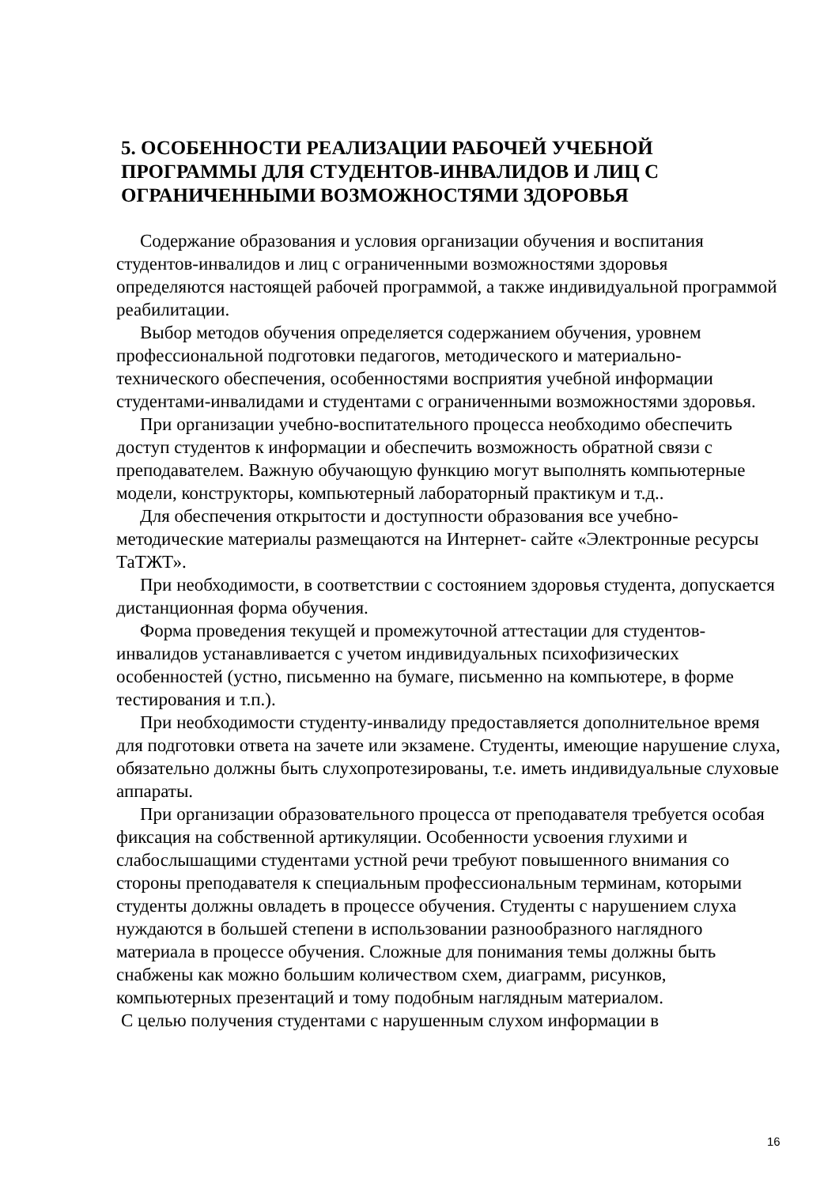5. ОСОБЕННОСТИ РЕАЛИЗАЦИИ РАБОЧЕЙ УЧЕБНОЙ ПРОГРАММЫ ДЛЯ СТУДЕНТОВ-ИНВАЛИДОВ И ЛИЦ С ОГРАНИЧЕННЫМИ ВОЗМОЖНОСТЯМИ ЗДОРОВЬЯ
Содержание образования и условия организации обучения и воспитания студентов-инвалидов и лиц с ограниченными возможностями здоровья определяются настоящей рабочей программой, а также индивидуальной программой реабилитации.
Выбор методов обучения определяется содержанием обучения, уровнем профессиональной подготовки педагогов, методического и материально-технического обеспечения, особенностями восприятия учебной информации студентами-инвалидами и студентами с ограниченными возможностями здоровья.
При организации учебно-воспитательного процесса необходимо обеспечить доступ студентов к информации и обеспечить возможность обратной связи с преподавателем. Важную обучающую функцию могут выполнять компьютерные модели, конструкторы, компьютерный лабораторный практикум и т.д..
Для обеспечения открытости и доступности образования все учебно-методические материалы размещаются на Интернет- сайте «Электронные ресурсы ТаТЖТ».
При необходимости, в соответствии с состоянием здоровья студента, допускается дистанционная форма обучения.
Форма проведения текущей и промежуточной аттестации для студентов-инвалидов устанавливается с учетом индивидуальных психофизических особенностей (устно, письменно на бумаге, письменно на компьютере, в форме тестирования и т.п.).
При необходимости студенту-инвалиду предоставляется дополнительное время для подготовки ответа на зачете или экзамене. Студенты, имеющие нарушение слуха, обязательно должны быть слухопротезированы, т.е. иметь индивидуальные слуховые аппараты.
При организации образовательного процесса от преподавателя требуется особая фиксация на собственной артикуляции. Особенности усвоения глухими и слабослышащими студентами устной речи требуют повышенного внимания со стороны преподавателя к специальным профессиональным терминам, которыми студенты должны овладеть в процессе обучения. Студенты с нарушением слуха нуждаются в большей степени в использовании разнообразного наглядного материала в процессе обучения. Сложные для понимания темы должны быть снабжены как можно большим количеством схем, диаграмм, рисунков, компьютерных презентаций и тому подобным наглядным материалом.
С целью получения студентами с нарушенным слухом информации в
16